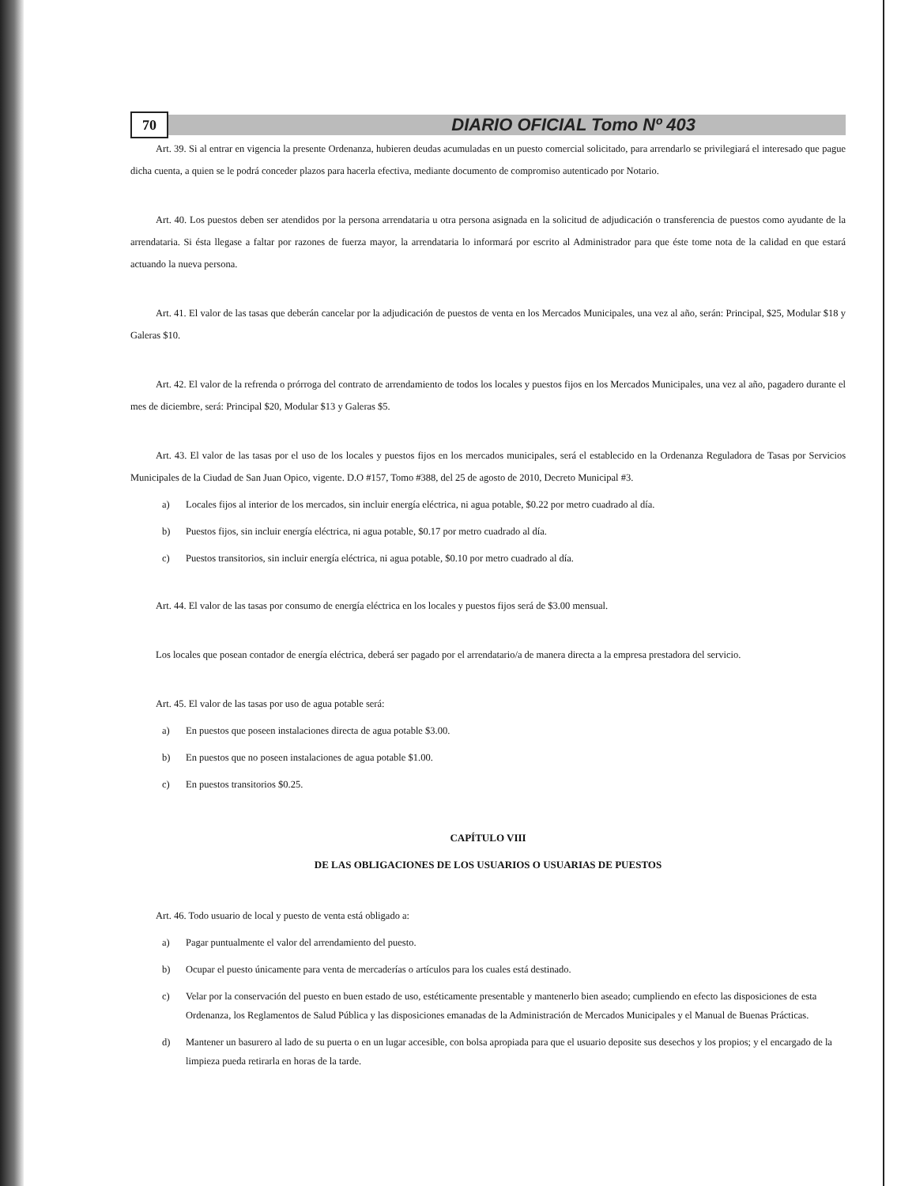70
DIARIO OFICIAL Tomo Nº 403
Art. 39. Si al entrar en vigencia la presente Ordenanza, hubieren deudas acumuladas en un puesto comercial solicitado, para arrendarlo se privilegiará el interesado que pague dicha cuenta, a quien se le podrá conceder plazos para hacerla efectiva, mediante documento de compromiso autenticado por Notario.
Art. 40. Los puestos deben ser atendidos por la persona arrendataria u otra persona asignada en la solicitud de adjudicación o transferencia de puestos como ayudante de la arrendataria. Si ésta llegase a faltar por razones de fuerza mayor, la arrendataria lo informará por escrito al Administrador para que éste tome nota de la calidad en que estará actuando la nueva persona.
Art. 41. El valor de las tasas que deberán cancelar por la adjudicación de puestos de venta en los Mercados Municipales, una vez al año, serán: Principal, $25, Modular $18 y Galeras $10.
Art. 42. El valor de la refrenda o prórroga del contrato de arrendamiento de todos los locales y puestos fijos en los Mercados Municipales, una vez al año, pagadero durante el mes de diciembre, será: Principal $20, Modular $13 y Galeras $5.
Art. 43. El valor de las tasas por el uso de los locales y puestos fijos en los mercados municipales, será el establecido en la Ordenanza Reguladora de Tasas por Servicios Municipales de la Ciudad de San Juan Opico, vigente. D.O #157, Tomo #388, del 25 de agosto de 2010, Decreto Municipal #3.
a) Locales fijos al interior de los mercados, sin incluir energía eléctrica, ni agua potable, $0.22 por metro cuadrado al día.
b) Puestos fijos, sin incluir energía eléctrica, ni agua potable, $0.17 por metro cuadrado al día.
c) Puestos transitorios, sin incluir energía eléctrica, ni agua potable, $0.10 por metro cuadrado al día.
Art. 44. El valor de las tasas por consumo de energía eléctrica en los locales y puestos fijos será de $3.00 mensual.
Los locales que posean contador de energía eléctrica, deberá ser pagado por el arrendatario/a de manera directa a la empresa prestadora del servicio.
Art. 45. El valor de las tasas por uso de agua potable será:
a) En puestos que poseen instalaciones directa de agua potable $3.00.
b) En puestos que no poseen instalaciones de agua potable $1.00.
c) En puestos transitorios $0.25.
CAPÍTULO VIII
DE LAS OBLIGACIONES DE LOS USUARIOS O USUARIAS DE PUESTOS
Art. 46. Todo usuario de local y puesto de venta está obligado a:
a) Pagar puntualmente el valor del arrendamiento del puesto.
b) Ocupar el puesto únicamente para venta de mercaderías o artículos para los cuales está destinado.
c) Velar por la conservación del puesto en buen estado de uso, estéticamente presentable y mantenerlo bien aseado; cumpliendo en efecto las disposiciones de esta Ordenanza, los Reglamentos de Salud Pública y las disposiciones emanadas de la Administración de Mercados Municipales y el Manual de Buenas Prácticas.
d) Mantener un basurero al lado de su puerta o en un lugar accesible, con bolsa apropiada para que el usuario deposite sus desechos y los propios; y el encargado de la limpieza pueda retirarla en horas de la tarde.